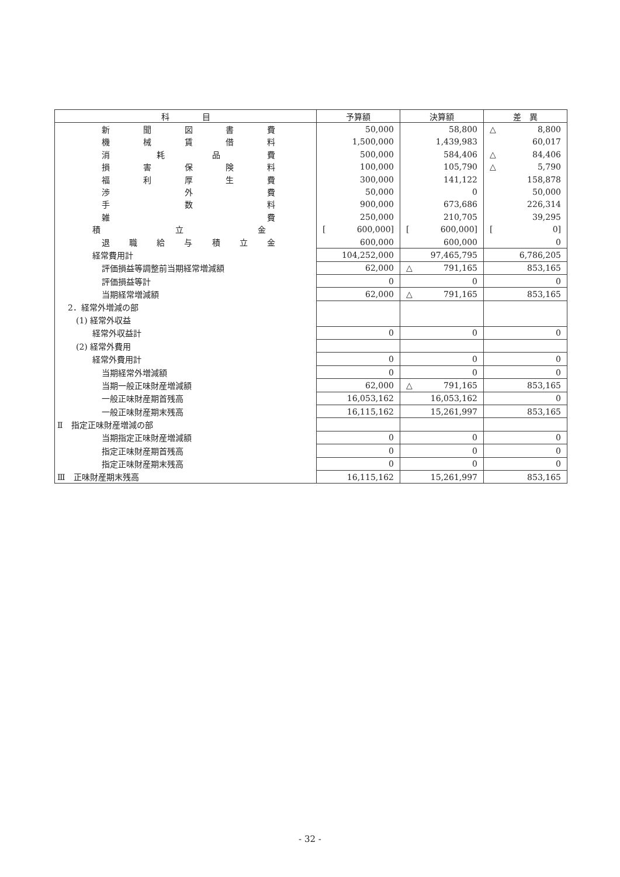| 科 目 | 予算額 | 決算額 | 差 異 |
| --- | --- | --- | --- |
| 新 聞 図 書 費 | 50,000 | 58,800 | △ 8,800 |
| 機 械 賃 借 料 | 1,500,000 | 1,439,983 | 60,017 |
| 消 耗 品 費 | 500,000 | 584,406 | △ 84,406 |
| 損 害 保 険 料 | 100,000 | 105,790 | △ 5,790 |
| 福 利 厚 生 費 | 300,000 | 141,122 | 158,878 |
| 渉 外 費 | 50,000 | 0 | 50,000 |
| 手 数 料 | 900,000 | 673,686 | 226,314 |
| 雑 費 | 250,000 | 210,705 | 39,295 |
| 積 立 金 | [ 600,000] | [ 600,000] | [ 0] |
| 退 職 給 与 積 立 金 | 600,000 | 600,000 | 0 |
| 経常費用計 | 104,252,000 | 97,465,795 | 6,786,205 |
| 評価損益等調整前当期経常増減額 | 62,000 | △ 791,165 | 853,165 |
| 評価損益等計 | 0 | 0 | 0 |
| 当期経常増減額 | 62,000 | △ 791,165 | 853,165 |
| 2．経常外増減の部 | | | |
| (1) 経常外収益 | | | |
| 経常外収益計 | 0 | 0 | 0 |
| (2) 経常外費用 | | | |
| 経常外費用計 | 0 | 0 | 0 |
| 当期経常外増減額 | 0 | 0 | 0 |
| 当期一般正味財産増減額 | 62,000 | △ 791,165 | 853,165 |
| 一般正味財産期首残高 | 16,053,162 | 16,053,162 | 0 |
| 一般正味財産期末残高 | 16,115,162 | 15,261,997 | 853,165 |
| Ⅱ 指定正味財産増減の部 | | | |
| 当期指定正味財産増減額 | 0 | 0 | 0 |
| 指定正味財産期首残高 | 0 | 0 | 0 |
| 指定正味財産期末残高 | 0 | 0 | 0 |
| Ⅲ 正味財産期末残高 | 16,115,162 | 15,261,997 | 853,165 |
- 32 -